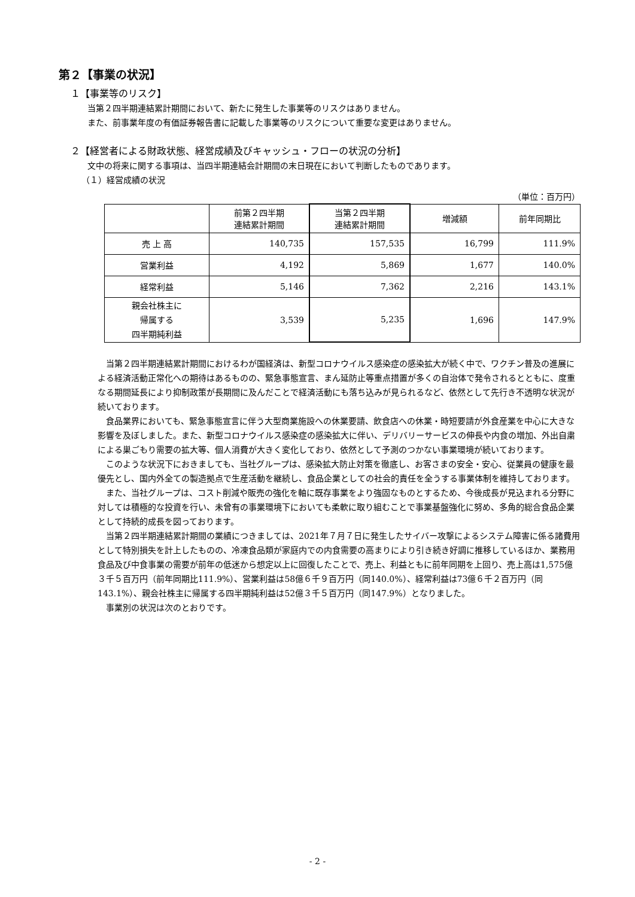第２【事業の状況】
１【事業等のリスク】
当第２四半期連結累計期間において、新たに発生した事業等のリスクはありません。
また、前事業年度の有価証券報告書に記載した事業等のリスクについて重要な変更はありません。
２【経営者による財政状態、経営成績及びキャッシュ・フローの状況の分析】
文中の将来に関する事項は、当四半期連結会計期間の末日現在において判断したものであります。
（１）経営成績の状況
（単位：百万円）
| | 前第２四半期 連結累計期間 | 当第２四半期 連結累計期間 | 増減額 | 前年同期比 |
| --- | --- | --- | --- | --- |
| 売 上 高 | 140,735 | 157,535 | 16,799 | 111.9% |
| 営業利益 | 4,192 | 5,869 | 1,677 | 140.0% |
| 経常利益 | 5,146 | 7,362 | 2,216 | 143.1% |
| 親会社株主に 帰属する 四半期純利益 | 3,539 | 5,235 | 1,696 | 147.9% |
当第２四半期連結累計期間におけるわが国経済は、新型コロナウイルス感染症の感染拡大が続く中で、ワクチン普及の進展による経済活動正常化への期待はあるものの、緊急事態宣言、まん延防止等重点措置が多くの自治体で発令されるとともに、度重なる期間延長により抑制政策が長期間に及んだことで経済活動にも落ち込みが見られるなど、依然として先行き不透明な状況が続いております。
食品業界においても、緊急事態宣言に伴う大型商業施設への休業要請、飲食店への休業・時短要請が外食産業を中心に大きな影響を及ぼしました。また、新型コロナウイルス感染症の感染拡大に伴い、デリバリーサービスの伸長や内食の増加、外出自粛による巣ごもり需要の拡大等、個人消費が大きく変化しており、依然として予測のつかない事業環境が続いております。
このような状況下におきましても、当社グループは、感染拡大防止対策を徹底し、お客さまの安全・安心、従業員の健康を最優先とし、国内外全ての製造拠点で生産活動を継続し、食品企業としての社会的責任を全うする事業体制を維持しております。
また、当社グループは、コスト削減や販売の強化を軸に既存事業をより強固なものとするため、今後成長が見込まれる分野に対しては積極的な投資を行い、未曾有の事業環境下においても柔軟に取り組むことで事業基盤強化に努め、多角的総合食品企業として持続的成長を図っております。
当第２四半期連結累計期間の業績につきましては、2021年７月７日に発生したサイバー攻撃によるシステム障害に係る諸費用として特別損失を計上したものの、冷凍食品類が家庭内での内食需要の高まりにより引き続き好調に推移しているほか、業務用食品及び中食事業の需要が前年の低迷から想定以上に回復したことで、売上、利益ともに前年同期を上回り、売上高は1,575億３千５百万円（前年同期比111.9%）、営業利益は58億６千９百万円（同140.0%）、経常利益は73億６千２百万円（同143.1%）、親会社株主に帰属する四半期純利益は52億３千５百万円（同147.9%）となりました。
事業別の状況は次のとおりです。
- 2 -